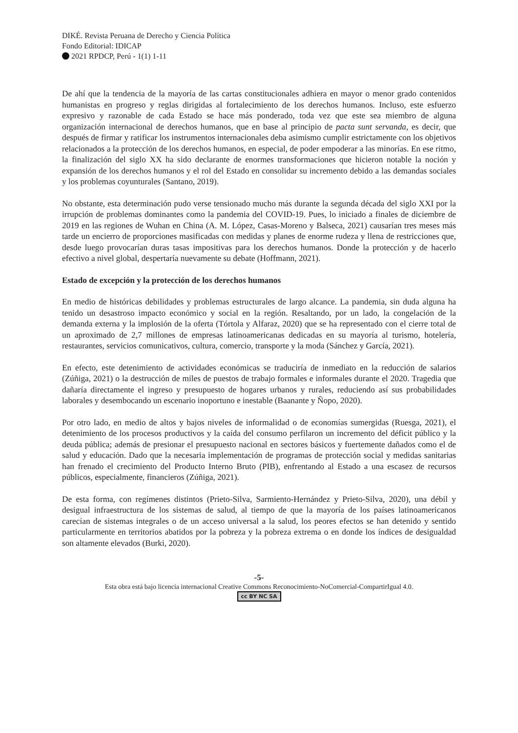DIKÉ. Revista Peruana de Derecho y Ciencia Política
Fondo Editorial: IDICAP
2021 RPDCP, Perú - 1(1) 1-11
De ahí que la tendencia de la mayoría de las cartas constitucionales adhiera en mayor o menor grado contenidos humanistas en progreso y reglas dirigidas al fortalecimiento de los derechos humanos. Incluso, este esfuerzo expresivo y razonable de cada Estado se hace más ponderado, toda vez que este sea miembro de alguna organización internacional de derechos humanos, que en base al principio de pacta sunt servanda, es decir, que después de firmar y ratificar los instrumentos internacionales deba asimismo cumplir estrictamente con los objetivos relacionados a la protección de los derechos humanos, en especial, de poder empoderar a las minorías. En ese ritmo, la finalización del siglo XX ha sido declarante de enormes transformaciones que hicieron notable la noción y expansión de los derechos humanos y el rol del Estado en consolidar su incremento debido a las demandas sociales y los problemas coyunturales (Santano, 2019).
No obstante, esta determinación pudo verse tensionado mucho más durante la segunda década del siglo XXI por la irrupción de problemas dominantes como la pandemia del COVID-19. Pues, lo iniciado a finales de diciembre de 2019 en las regiones de Wuhan en China (A. M. López, Casas-Moreno y Balseca, 2021) causarían tres meses más tarde un encierro de proporciones masificadas con medidas y planes de enorme rudeza y llena de restricciones que, desde luego provocarían duras tasas impositivas para los derechos humanos. Donde la protección y de hacerlo efectivo a nivel global, despertaría nuevamente su debate (Hoffmann, 2021).
Estado de excepción y la protección de los derechos humanos
En medio de históricas debilidades y problemas estructurales de largo alcance. La pandemia, sin duda alguna ha tenido un desastroso impacto económico y social en la región. Resaltando, por un lado, la congelación de la demanda externa y la implosión de la oferta (Tórtola y Alfaraz, 2020) que se ha representado con el cierre total de un aproximado de 2,7 millones de empresas latinoamericanas dedicadas en su mayoría al turismo, hotelería, restaurantes, servicios comunicativos, cultura, comercio, transporte y la moda (Sánchez y García, 2021).
En efecto, este detenimiento de actividades económicas se traduciría de inmediato en la reducción de salarios (Zúñiga, 2021) o la destrucción de miles de puestos de trabajo formales e informales durante el 2020. Tragedia que dañaría directamente el ingreso y presupuesto de hogares urbanos y rurales, reduciendo así sus probabilidades laborales y desembocando un escenario inoportuno e inestable (Baanante y Ñopo, 2020).
Por otro lado, en medio de altos y bajos niveles de informalidad o de economías sumergidas (Ruesga, 2021), el detenimiento de los procesos productivos y la caída del consumo perfilaron un incremento del déficit público y la deuda pública; además de presionar el presupuesto nacional en sectores básicos y fuertemente dañados como el de salud y educación. Dado que la necesaria implementación de programas de protección social y medidas sanitarias han frenado el crecimiento del Producto Interno Bruto (PIB), enfrentando al Estado a una escasez de recursos públicos, especialmente, financieros (Zúñiga, 2021).
De esta forma, con regímenes distintos (Prieto-Silva, Sarmiento-Hernández y Prieto-Silva, 2020), una débil y desigual infraestructura de los sistemas de salud, al tiempo de que la mayoría de los países latinoamericanos carecían de sistemas integrales o de un acceso universal a la salud, los peores efectos se han detenido y sentido particularmente en territorios abatidos por la pobreza y la pobreza extrema o en donde los índices de desigualdad son altamente elevados (Burki, 2020).
-5-
Esta obra está bajo licencia internacional Creative Commons Reconocimiento-NoComercial-CompartirIgual 4.0.
cc BY NC SA